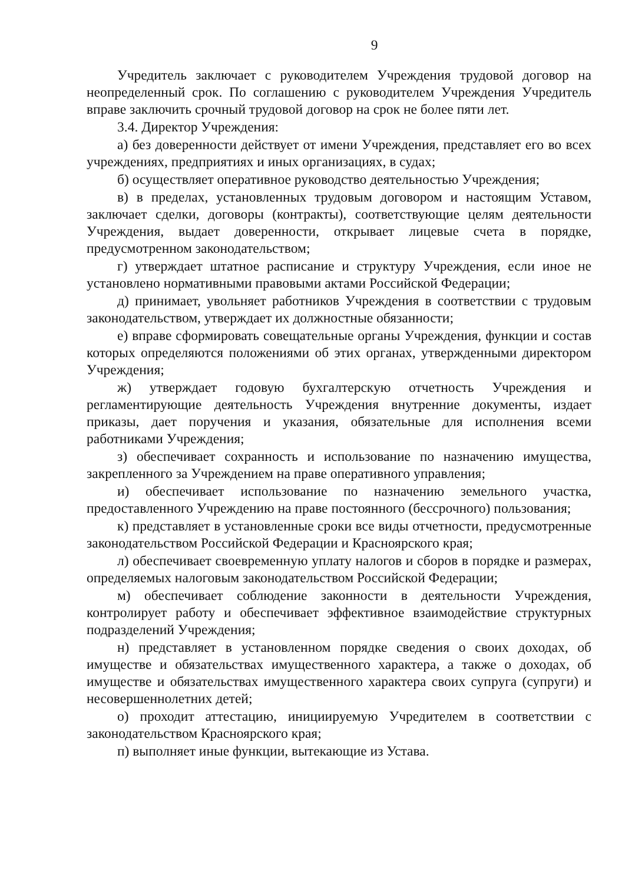9
Учредитель заключает с руководителем Учреждения трудовой договор на неопределенный срок. По соглашению с руководителем Учреждения Учредитель вправе заключить срочный трудовой договор на срок не более пяти лет.
3.4. Директор Учреждения:
а) без доверенности действует от имени Учреждения, представляет его во всех учреждениях, предприятиях и иных организациях, в судах;
б) осуществляет оперативное руководство деятельностью Учреждения;
в) в пределах, установленных трудовым договором и настоящим Уставом, заключает сделки, договоры (контракты), соответствующие целям деятельности Учреждения, выдает доверенности, открывает лицевые счета в порядке, предусмотренном законодательством;
г) утверждает штатное расписание и структуру Учреждения, если иное не установлено нормативными правовыми актами Российской Федерации;
д) принимает, увольняет работников Учреждения в соответствии с трудовым законодательством, утверждает их должностные обязанности;
е) вправе сформировать совещательные органы Учреждения, функции и состав которых определяются положениями об этих органах, утвержденными директором Учреждения;
ж) утверждает годовую бухгалтерскую отчетность Учреждения и регламентирующие деятельность Учреждения внутренние документы, издает приказы, дает поручения и указания, обязательные для исполнения всеми работниками Учреждения;
з) обеспечивает сохранность и использование по назначению имущества, закрепленного за Учреждением на праве оперативного управления;
и) обеспечивает использование по назначению земельного участка, предоставленного Учреждению на праве постоянного (бессрочного) пользования;
к) представляет в установленные сроки все виды отчетности, предусмотренные законодательством Российской Федерации и Красноярского края;
л) обеспечивает своевременную уплату налогов и сборов в порядке и размерах, определяемых налоговым законодательством Российской Федерации;
м) обеспечивает соблюдение законности в деятельности Учреждения, контролирует работу и обеспечивает эффективное взаимодействие структурных подразделений Учреждения;
н) представляет в установленном порядке сведения о своих доходах, об имуществе и обязательствах имущественного характера, а также о доходах, об имуществе и обязательствах имущественного характера своих супруга (супруги) и несовершеннолетних детей;
о) проходит аттестацию, инициируемую Учредителем в соответствии с законодательством Красноярского края;
п) выполняет иные функции, вытекающие из Устава.